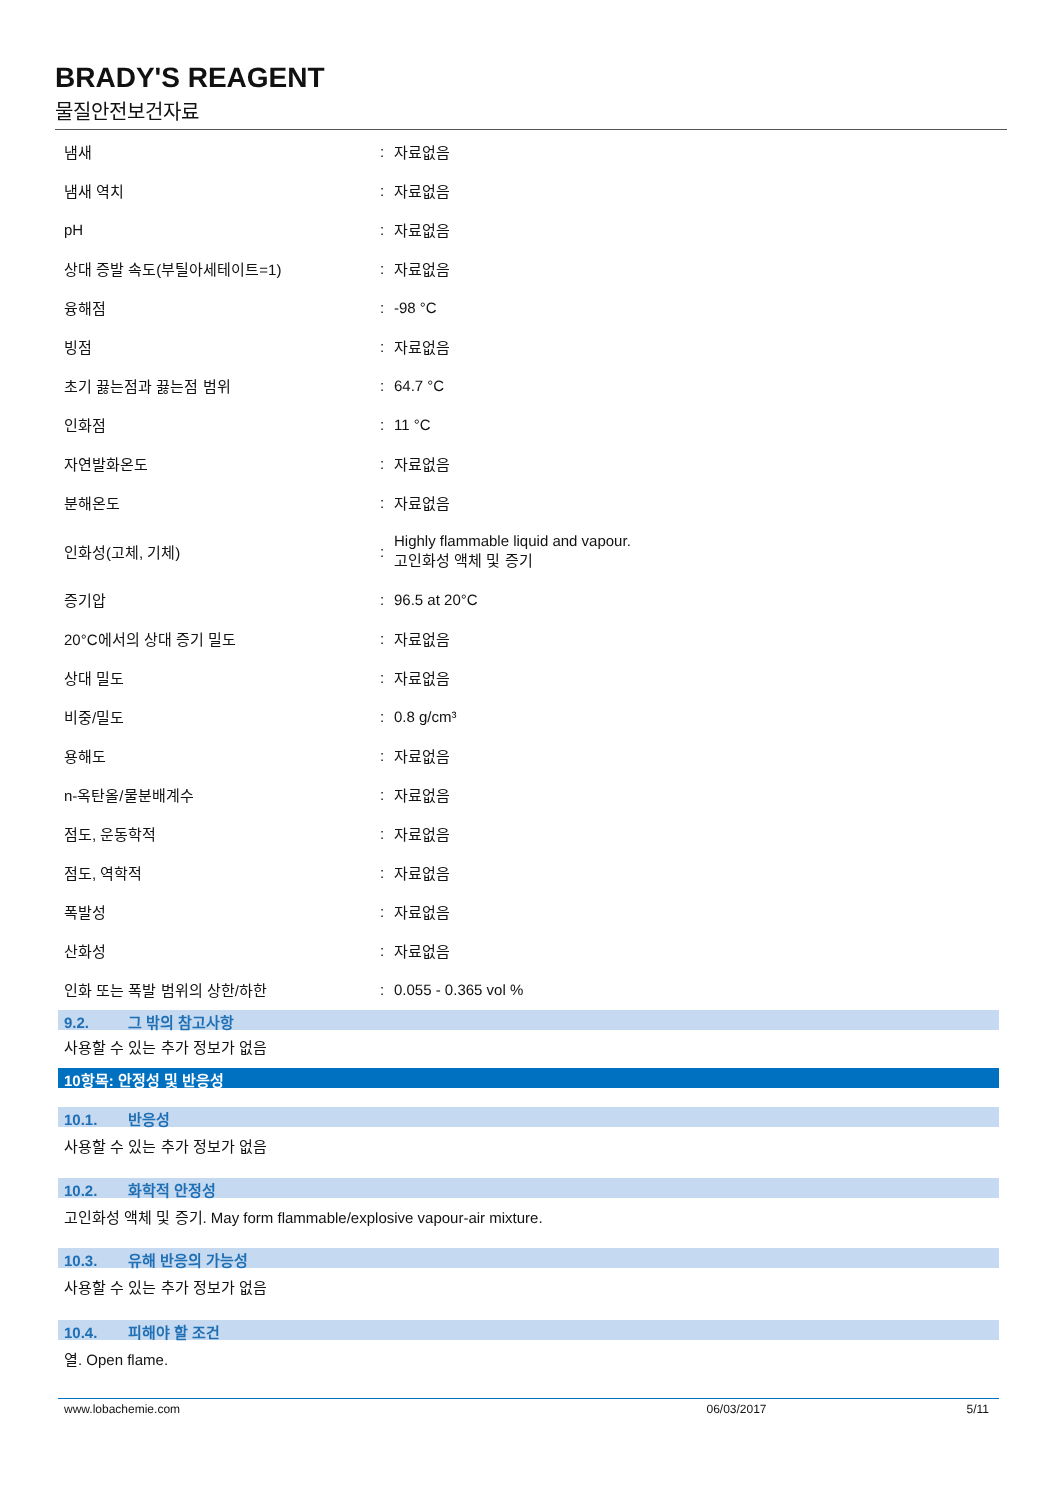BRADY'S REAGENT
물질안전보건자료
| 냄새 | : | 자료없음 |
| 냄새 역치 | : | 자료없음 |
| pH | : | 자료없음 |
| 상대 증발 속도(부틸아세테이트=1) | : | 자료없음 |
| 융해점 | : | -98 °C |
| 빙점 | : | 자료없음 |
| 초기 끓는점과 끓는점 범위 | : | 64.7 °C |
| 인화점 | : | 11 °C |
| 자연발화온도 | : | 자료없음 |
| 분해온도 | : | 자료없음 |
| 인화성(고체, 기체) | : | Highly flammable liquid and vapour. 고인화성 액체 및 증기 |
| 증기압 | : | 96.5 at 20°C |
| 20°C에서의 상대 증기 밀도 | : | 자료없음 |
| 상대 밀도 | : | 자료없음 |
| 비중/밀도 | : | 0.8 g/cm³ |
| 용해도 | : | 자료없음 |
| n-옥탄올/물분배계수 | : | 자료없음 |
| 점도, 운동학적 | : | 자료없음 |
| 점도, 역학적 | : | 자료없음 |
| 폭발성 | : | 자료없음 |
| 산화성 | : | 자료없음 |
| 인화 또는 폭발 범위의 상한/하한 | : | 0.055 - 0.365 vol % |
9.2. 그 밖의 참고사항
사용할 수 있는 추가 정보가 없음
10항목: 안정성 및 반응성
10.1. 반응성
사용할 수 있는 추가 정보가 없음
10.2. 화학적 안정성
고인화성 액체 및 증기. May form flammable/explosive vapour-air mixture.
10.3. 유해 반응의 가능성
사용할 수 있는 추가 정보가 없음
10.4. 피해야 할 조건
열. Open flame.
www.lobachemie.com 06/03/2017 5/11